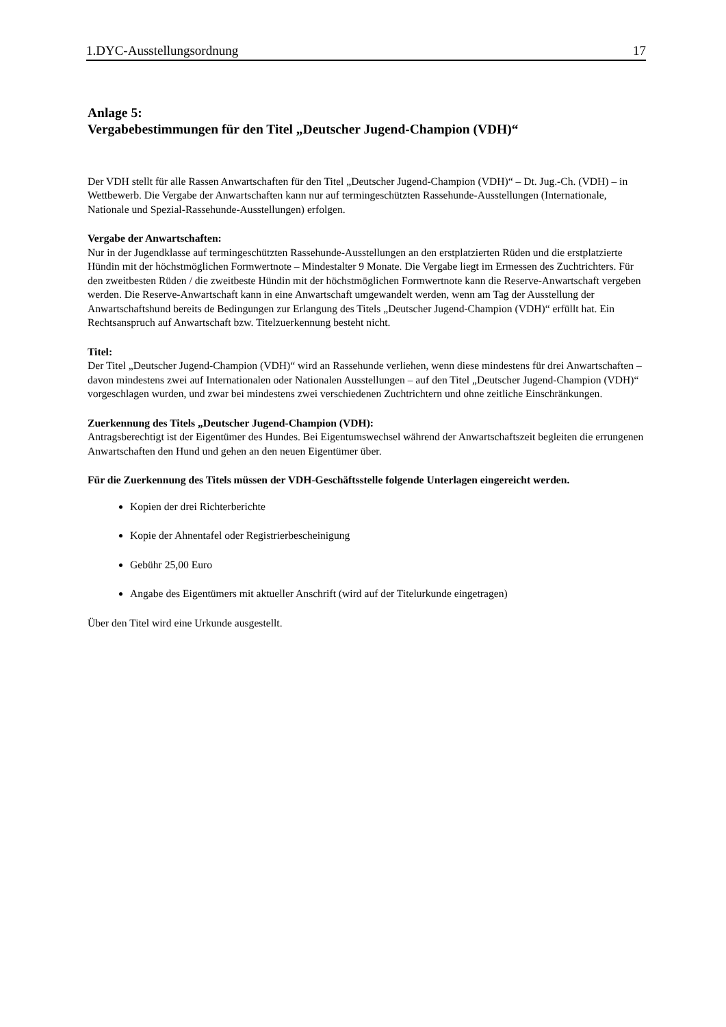1.DYC-Ausstellungsordnung 17
Anlage 5:
Vergabebestimmungen für den Titel „Deutscher Jugend-Champion (VDH)“
Der VDH stellt für alle Rassen Anwartschaften für den Titel „Deutscher Jugend-Champion (VDH)“ – Dt. Jug.-Ch. (VDH) – in Wettbewerb. Die Vergabe der Anwartschaften kann nur auf termingeschützten Rassehunde-Ausstellungen (Internationale, Nationale und Spezial-Rassehunde-Ausstellungen) erfolgen.
Vergabe der Anwartschaften:
Nur in der Jugendklasse auf termingeschützten Rassehunde-Ausstellungen an den erstplatzierten Rüden und die erstplatzierte Hündin mit der höchstmöglichen Formwertnote – Mindestalter 9 Monate. Die Vergabe liegt im Ermessen des Zuchtrichters. Für den zweitbesten Rüden / die zweitbeste Hündin mit der höchstmöglichen Formwertnote kann die Reserve-Anwartschaft vergeben werden. Die Reserve-Anwartschaft kann in eine Anwartschaft umgewandelt werden, wenn am Tag der Ausstellung der Anwartschaftshund bereits de Bedingungen zur Erlangung des Titels „Deutscher Jugend-Champion (VDH)“ erfüllt hat. Ein Rechtsanspruch auf Anwartschaft bzw. Titelzuerkennung besteht nicht.
Titel:
Der Titel „Deutscher Jugend-Champion (VDH)“ wird an Rassehunde verliehen, wenn diese mindestens für drei Anwartschaften – davon mindestens zwei auf Internationalen oder Nationalen Ausstellungen – auf den Titel „Deutscher Jugend-Champion (VDH)“ vorgeschlagen wurden, und zwar bei mindestens zwei verschiedenen Zuchtrichtern und ohne zeitliche Einschränkungen.
Zuerkennung des Titels „Deutscher Jugend-Champion (VDH):
Antragsberechtigt ist der Eigentümer des Hundes. Bei Eigentumswechsel während der Anwartschaftszeit begleiten die errungenen Anwartschaften den Hund und gehen an den neuen Eigentümer über.
Für die Zuerkennung des Titels müssen der VDH-Geschäftsstelle folgende Unterlagen eingereicht werden.
Kopien der drei Richterberichte
Kopie der Ahnentafel oder Registrierbescheinigung
Gebühr 25,00 Euro
Angabe des Eigentümers mit aktueller Anschrift (wird auf der Titelurkunde eingetragen)
Über den Titel wird eine Urkunde ausgestellt.